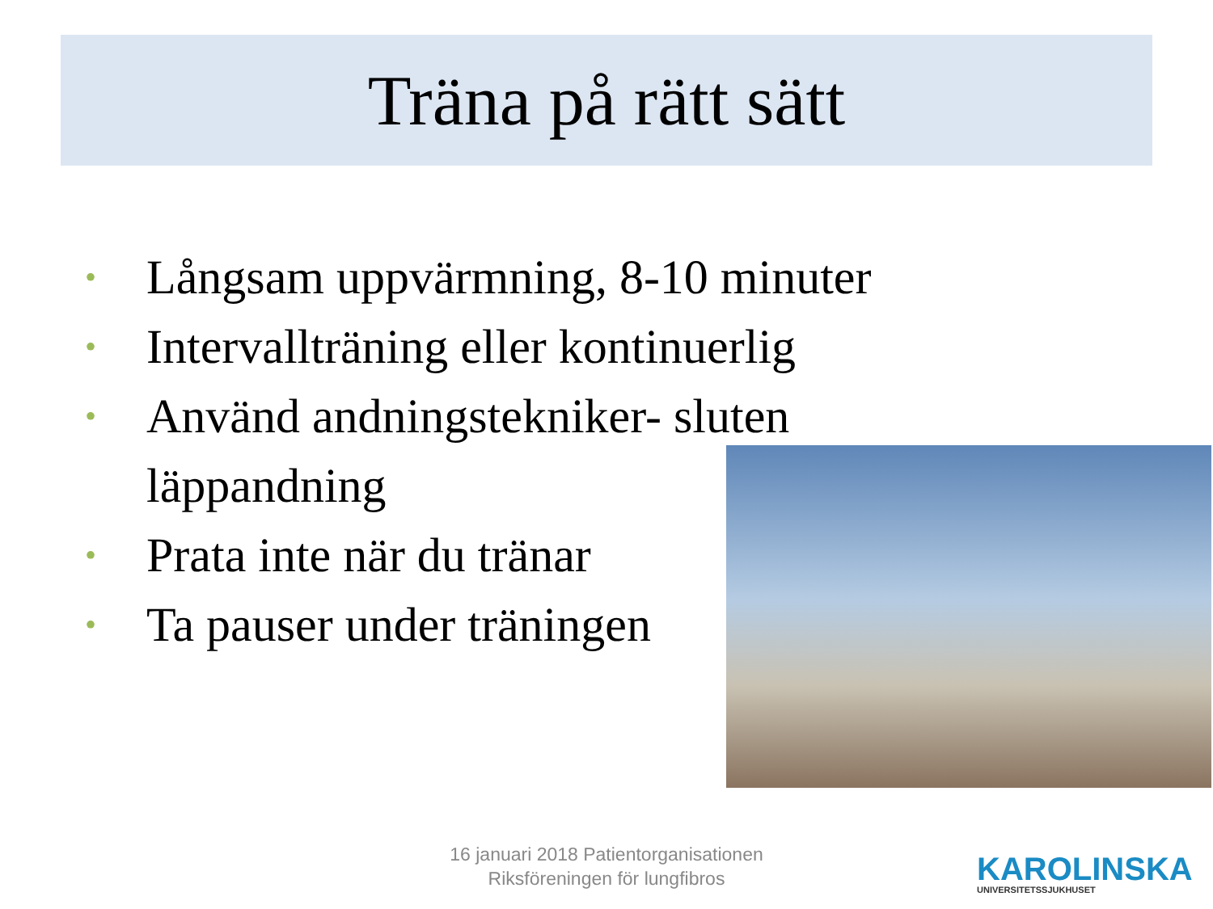Träna på rätt sätt
• Långsam uppvärmning, 8-10 minuter
• Intervallträning eller kontinuerlig
• Använd andningstekniker- sluten
läppandning
• Prata inte när du tränar
• Ta pauser under träningen
16 januari 2018 Patientorganisationen
Riksföreningen för lungfibros
KAROLINSKA
UNIVERSITETSSJUKHUSET